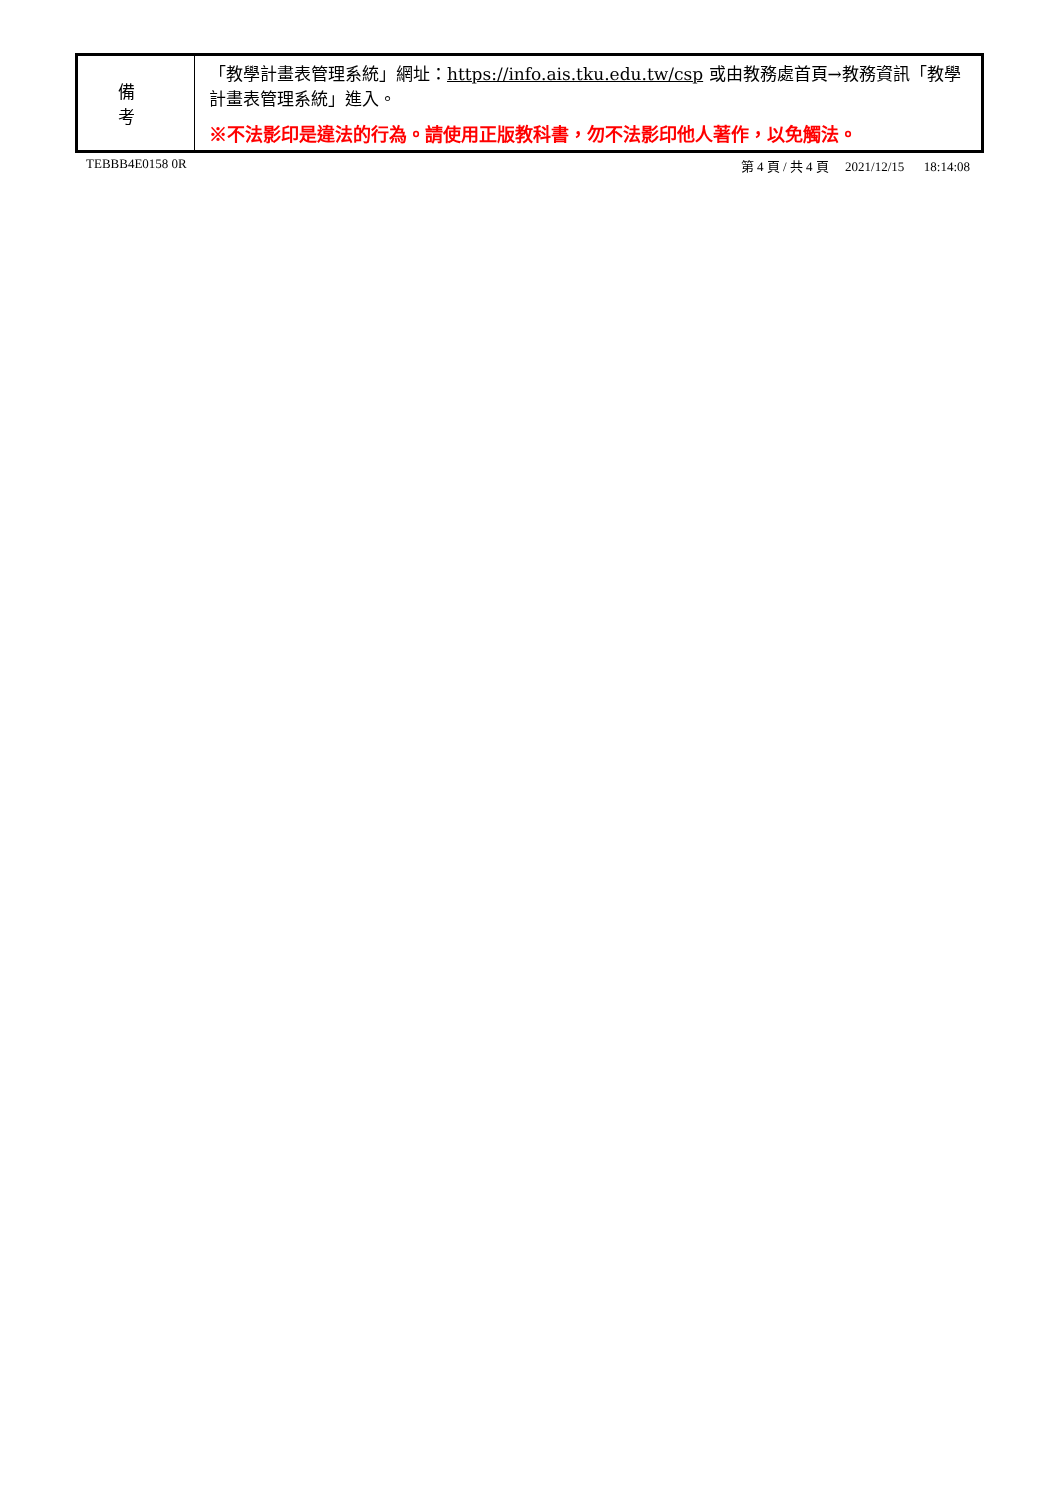| 備 考 | 「教學計畫表管理系統」網址： https://info.ais.tku.edu.tw/csp 或由教務處首頁→教務資訊「教學計畫表管理系統」進入。 ※不法影印是違法的行為。請使用正版教科書，勿不法影印他人著作，以免觸法。 |
TEBBB4E0158 0R 第 4 頁 / 共 4 頁 2021/12/15 18:14:08